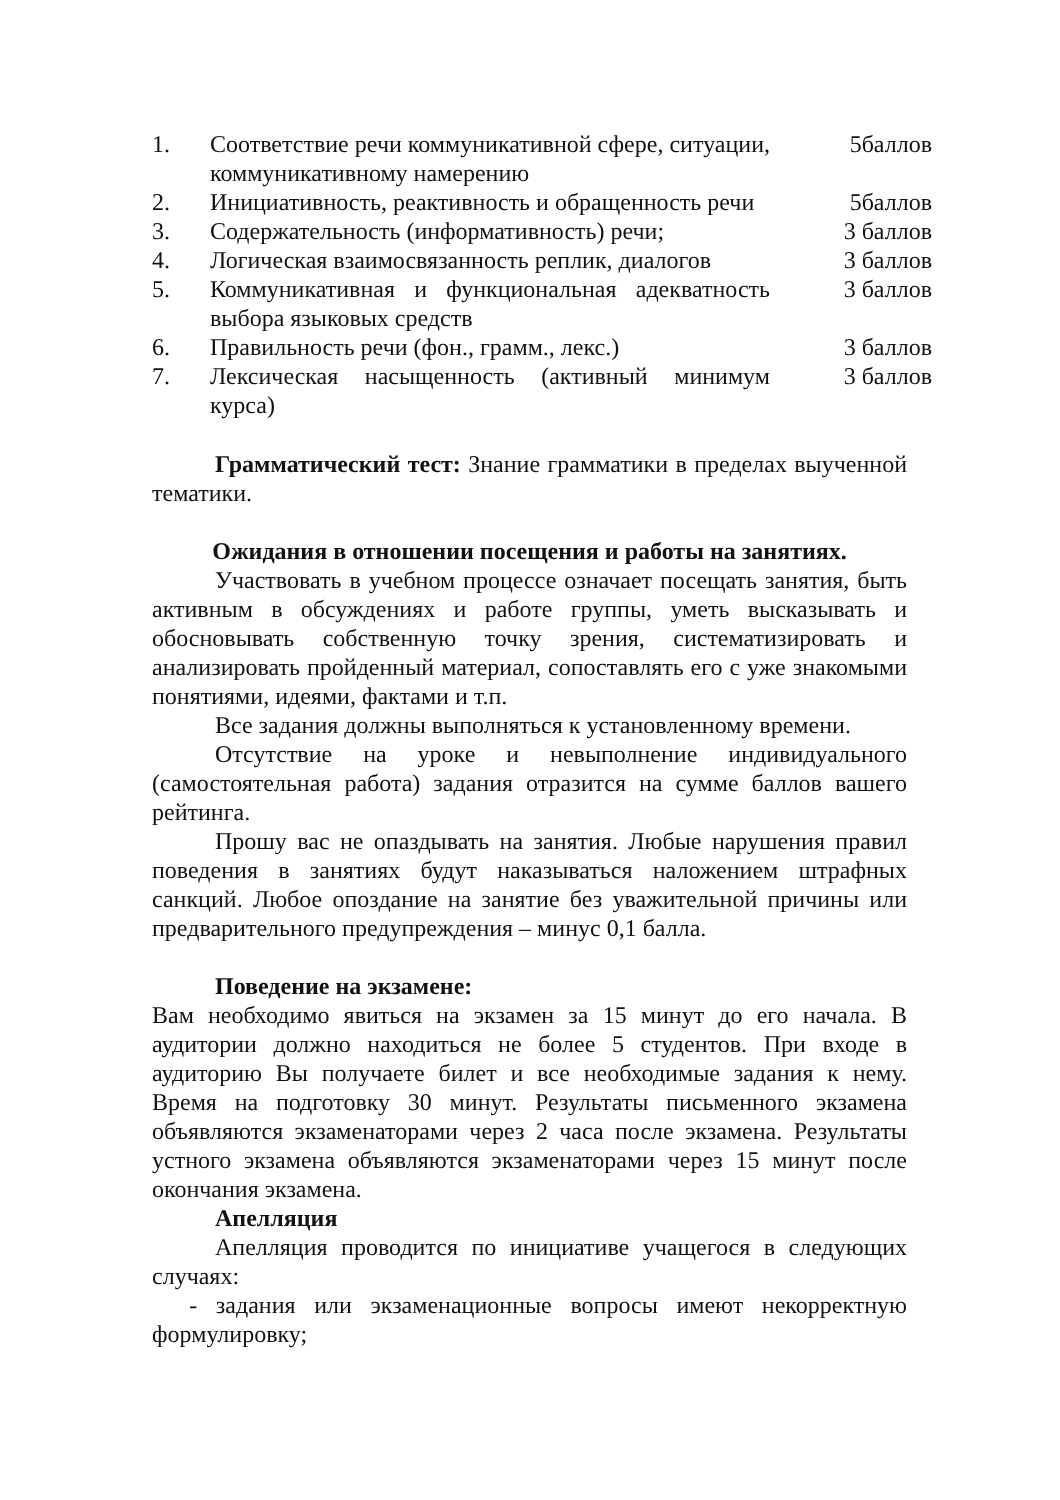| 1. | Соответствие речи коммуникативной сфере, ситуации, коммуникативному намерению | 5баллов |
| 2. | Инициативность, реактивность и обращенность речи | 5баллов |
| 3. | Содержательность (информативность) речи; | 3 баллов |
| 4. | Логическая взаимосвязанность реплик, диалогов | 3 баллов |
| 5. | Коммуникативная и функциональная адекватность выбора языковых средств | 3 баллов |
| 6. | Правильность речи (фон., грамм., лекс.) | 3 баллов |
| 7. | Лексическая насыщенность (активный минимум курса) | 3 баллов |
Грамматический тест: Знание грамматики в пределах выученной тематики.
Ожидания в отношении посещения и работы на занятиях.
Участвовать в учебном процессе означает посещать занятия, быть активным в обсуждениях и работе группы, уметь высказывать и обосновывать собственную точку зрения, систематизировать и анализировать пройденный материал, сопоставлять его с уже знакомыми понятиями, идеями, фактами и т.п.
Все задания должны выполняться к установленному времени.
Отсутствие на уроке и невыполнение индивидуального (самостоятельная работа) задания отразится на сумме баллов вашего рейтинга.
Прошу вас не опаздывать на занятия. Любые нарушения правил поведения в занятиях будут наказываться наложением штрафных санкций. Любое опоздание на занятие без уважительной причины или предварительного предупреждения – минус 0,1 балла.
Поведение на экзамене:
Вам необходимо явиться на экзамен за 15 минут до его начала. В аудитории должно находиться не более 5 студентов. При входе в аудиторию Вы получаете билет и все необходимые задания к нему. Время на подготовку 30 минут. Результаты письменного экзамена объявляются экзаменаторами через 2 часа после экзамена. Результаты устного экзамена объявляются экзаменаторами через 15 минут после окончания экзамена.
Апелляция
Апелляция проводится по инициативе учащегося в следующих случаях:
- задания или экзаменационные вопросы имеют некорректную формулировку;